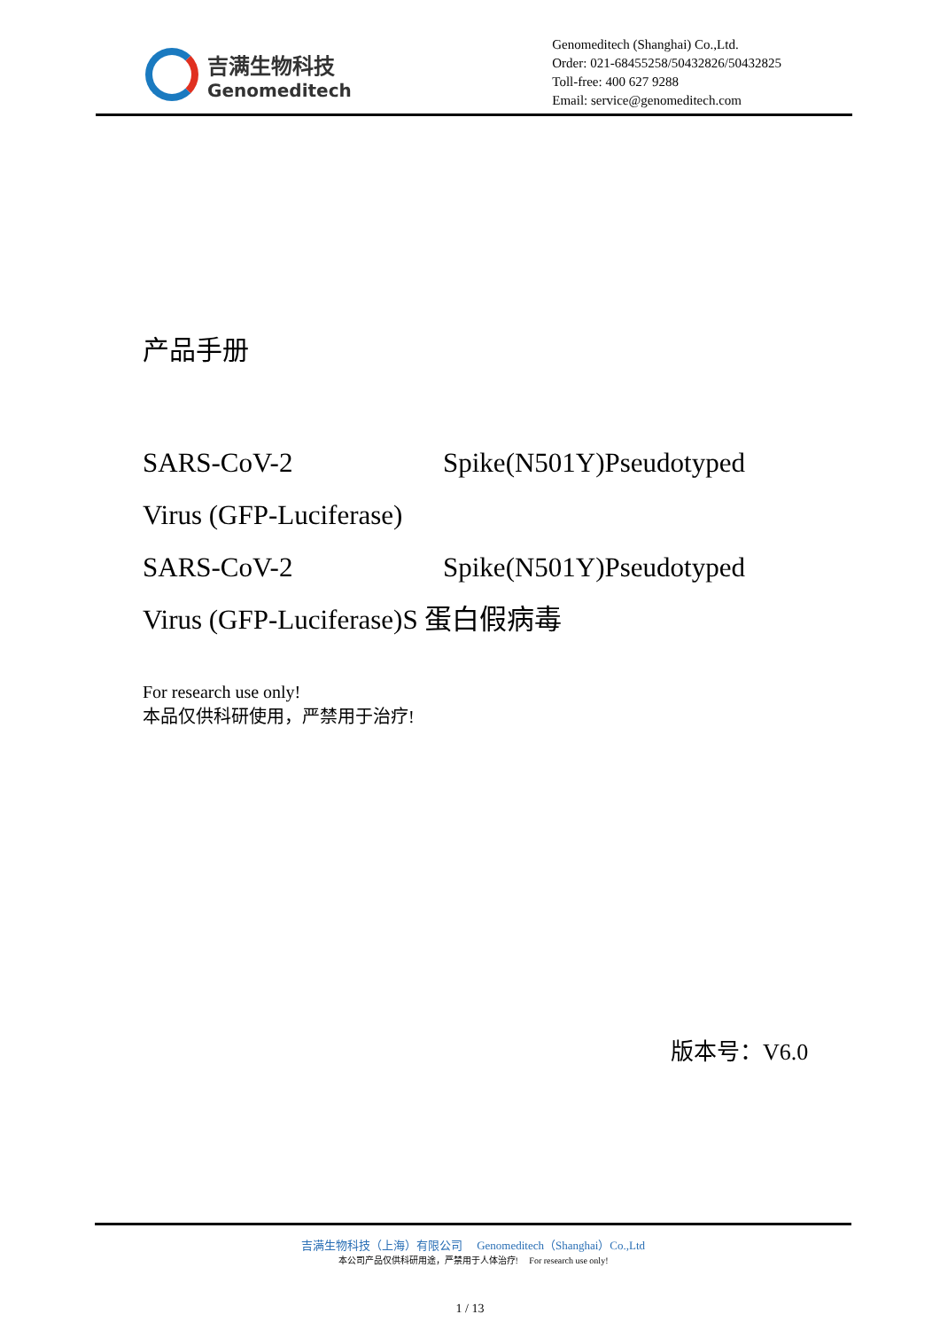吉满生物科技
Genomeditech
Genomeditech (Shanghai) Co.,Ltd.
Order: 021-68455258/50432826/50432825
Toll-free: 400 627 9288
Email: service@genomeditech.com
产品手册
SARS-CoV-2 Spike(N501Y)Pseudotyped
Virus (GFP-Luciferase)
SARS-CoV-2 Spike(N501Y)Pseudotyped
Virus (GFP-Luciferase)S 蛋白假病毒
For research use only!
本品仅供科研使用，严禁用于治疗!
版本号：V6.0
吉满生物科技（上海）有限公司 Genomeditech（Shanghai）Co.,Ltd
本公司产品仅供科研用途，严禁用于人体治疗! For research use only!
1 / 13